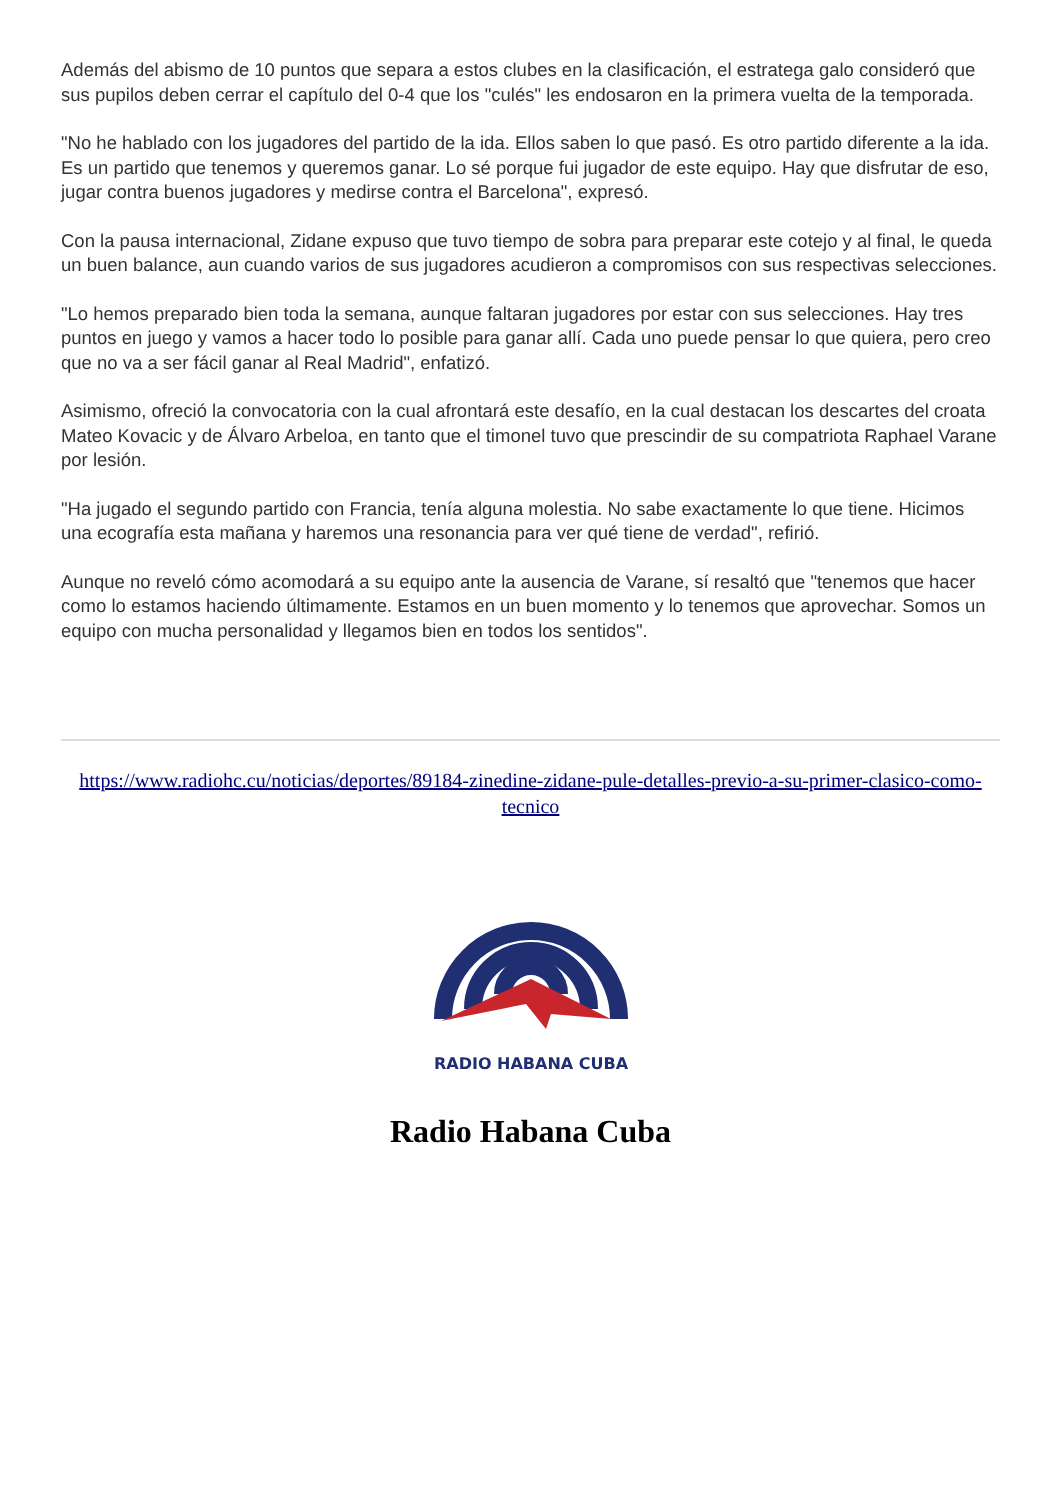Además del abismo de 10 puntos que separa a estos clubes en la clasificación, el estratega galo consideró que sus pupilos deben cerrar el capítulo del 0-4 que los "culés" les endosaron en la primera vuelta de la temporada.
"No he hablado con los jugadores del partido de la ida. Ellos saben lo que pasó. Es otro partido diferente a la ida. Es un partido que tenemos y queremos ganar. Lo sé porque fui jugador de este equipo. Hay que disfrutar de eso, jugar contra buenos jugadores y medirse contra el Barcelona", expresó.
Con la pausa internacional, Zidane expuso que tuvo tiempo de sobra para preparar este cotejo y al final, le queda un buen balance, aun cuando varios de sus jugadores acudieron a compromisos con sus respectivas selecciones.
"Lo hemos preparado bien toda la semana, aunque faltaran jugadores por estar con sus selecciones. Hay tres puntos en juego y vamos a hacer todo lo posible para ganar allí. Cada uno puede pensar lo que quiera, pero creo que no va a ser fácil ganar al Real Madrid", enfatizó.
Asimismo, ofreció la convocatoria con la cual afrontará este desafío, en la cual destacan los descartes del croata Mateo Kovacic y de Álvaro Arbeloa, en tanto que el timonel tuvo que prescindir de su compatriota Raphael Varane por lesión.
"Ha jugado el segundo partido con Francia, tenía alguna molestia. No sabe exactamente lo que tiene. Hicimos una ecografía esta mañana y haremos una resonancia para ver qué tiene de verdad", refirió.
Aunque no reveló cómo acomodará a su equipo ante la ausencia de Varane, sí resaltó que "tenemos que hacer como lo estamos haciendo últimamente. Estamos en un buen momento y lo tenemos que aprovechar. Somos un equipo con mucha personalidad y llegamos bien en todos los sentidos".
https://www.radiohc.cu/noticias/deportes/89184-zinedine-zidane-pule-detalles-previo-a-su-primer-clasico-como-tecnico
RADIO HABANA CUBA
Radio Habana Cuba